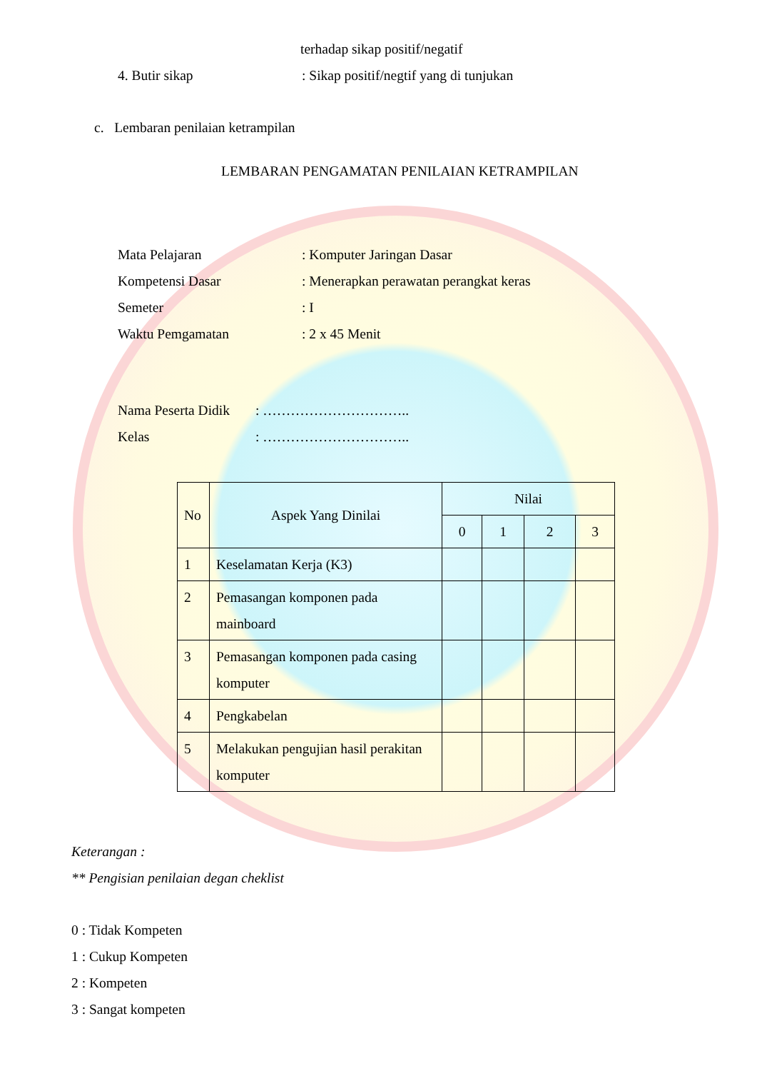terhadap sikap positif/negatif
4. Butir sikap: Sikap positif/negtif yang di tunjukan
c. Lembaran penilaian ketrampilan
LEMBARAN PENGAMATAN PENILAIAN KETRAMPILAN
Mata Pelajaran: Komputer Jaringan Dasar
Kompetensi Dasar: Menerapkan perawatan perangkat keras
Semeter: I
Waktu Pemgamatan: 2 x 45 Menit
Nama Peserta Didik: …………………………..
Kelas: …………………………..
| No | Aspek Yang Dinilai | Nilai | | | |
| --- | --- | --- | --- | --- | --- |
| | | 0 | 1 | 2 | 3 |
| 1 | Keselamatan Kerja (K3) | | | | |
| 2 | Pemasangan komponen pada mainboard | | | | |
| 3 | Pemasangan komponen pada casing komputer | | | | |
| 4 | Pengkabelan | | | | |
| 5 | Melakukan pengujian hasil perakitan komputer | | | | |
Keterangan :
** Pengisian penilaian degan cheklist
0 : Tidak Kompeten
1 : Cukup Kompeten
2 : Kompeten
3 : Sangat kompeten